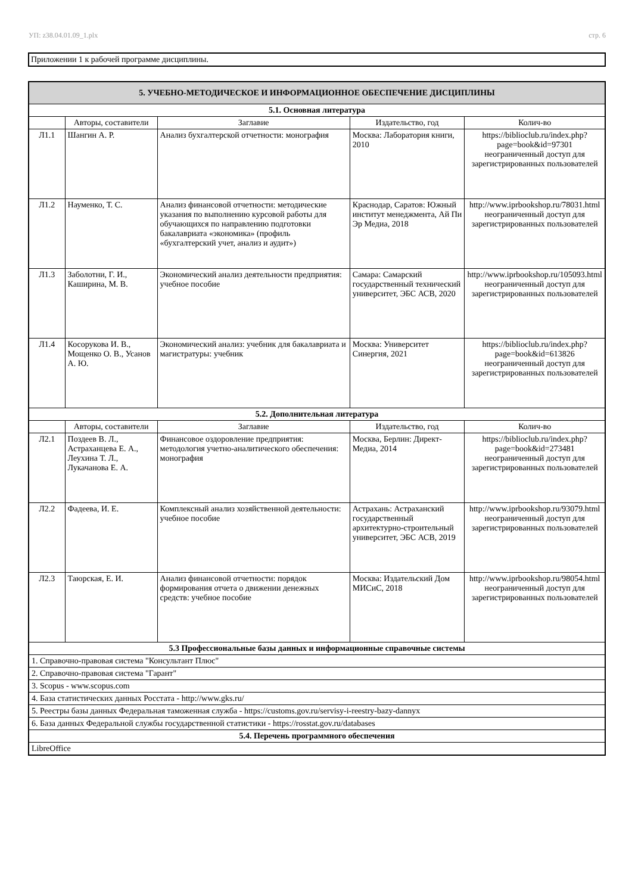УП: z38.04.01.09_1.plx стр. 6
Приложении 1 к рабочей программе дисциплины.
| 5. УЧЕБНО-МЕТОДИЧЕСКОЕ И ИНФОРМАЦИОННОЕ ОБЕСПЕЧЕНИЕ ДИСЦИПЛИНЫ | | | | |
| 5.1. Основная литература | | | | |
| | Авторы, составители | Заглавие | Издательство, год | Колич-во |
| Л1.1 | Шангин А. Р. | Анализ бухгалтерской отчетности: монография | Москва: Лаборатория книги, 2010 | https://biblioclub.ru/index.php? page=book&id=97301 неограниченный доступ для зарегистрированных пользователей |
| Л1.2 | Науменко, Т. С. | Анализ финансовой отчетности: методические указания по выполнению курсовой работы для обучающихся по направлению подготовки бакалавриата «экономика» (профиль «бухгалтерский учет, анализ и аудит») | Краснодар, Саратов: Южный институт менеджмента, Ай Пи Эр Медиа, 2018 | http://www.iprbookshop.ru/78031.html неограниченный доступ для зарегистрированных пользователей |
| Л1.3 | Заболотни, Г. И., Каширина, М. В. | Экономический анализ деятельности предприятия: учебное пособие | Самара: Самарский государственный технический университет, ЭБС АСВ, 2020 | http://www.iprbookshop.ru/105093.html неограниченный доступ для зарегистрированных пользователей |
| Л1.4 | Косорукова И. В., Мощенко О. В., Усанов А. Ю. | Экономический анализ: учебник для бакалавриата и магистратуры: учебник | Москва: Университет Синергия, 2021 | https://biblioclub.ru/index.php? page=book&id=613826 неограниченный доступ для зарегистрированных пользователей |
| 5.2. Дополнительная литература | | | | |
| | Авторы, составители | Заглавие | Издательство, год | Колич-во |
| Л2.1 | Поздеев В. Л., Астраханцева Е. А., Леухина Т. Л., Лукачанова Е. А. | Финансовое оздоровление предприятия: методология учетно-аналитического обеспечения: монография | Москва, Берлин: Директ-Медиа, 2014 | https://biblioclub.ru/index.php? page=book&id=273481 неограниченный доступ для зарегистрированных пользователей |
| Л2.2 | Фадеева, И. Е. | Комплексный анализ хозяйственной деятельности: учебное пособие | Астрахань: Астраханский государственный архитектурно-строительный университет, ЭБС АСВ, 2019 | http://www.iprbookshop.ru/93079.html неограниченный доступ для зарегистрированных пользователей |
| Л2.3 | Таюрская, Е. И. | Анализ финансовой отчетности: порядок формирования отчета о движении денежных средств: учебное пособие | Москва: Издательский Дом МИСиС, 2018 | http://www.iprbookshop.ru/98054.html неограниченный доступ для зарегистрированных пользователей |
| 5.3 Профессиональные базы данных и информационные справочные системы | | | | |
| 1. Справочно-правовая система "Консультант Плюс" | | | | |
| 2. Справочно-правовая система "Гарант" | | | | |
| 3. Scopus - www.scopus.com | | | | |
| 4. База статистических данных Росстата - http://www.gks.ru/ | | | | |
| 5. Реестры базы данных Федеральная таможенная служба - https://customs.gov.ru/servisy-i-reestry-bazy-dannyx | | | | |
| 6. База данных Федеральной службы государственной статистики - https://rosstat.gov.ru/databases | | | | |
| 5.4. Перечень программного обеспечения | | | | |
| LibreOffice | | | | |